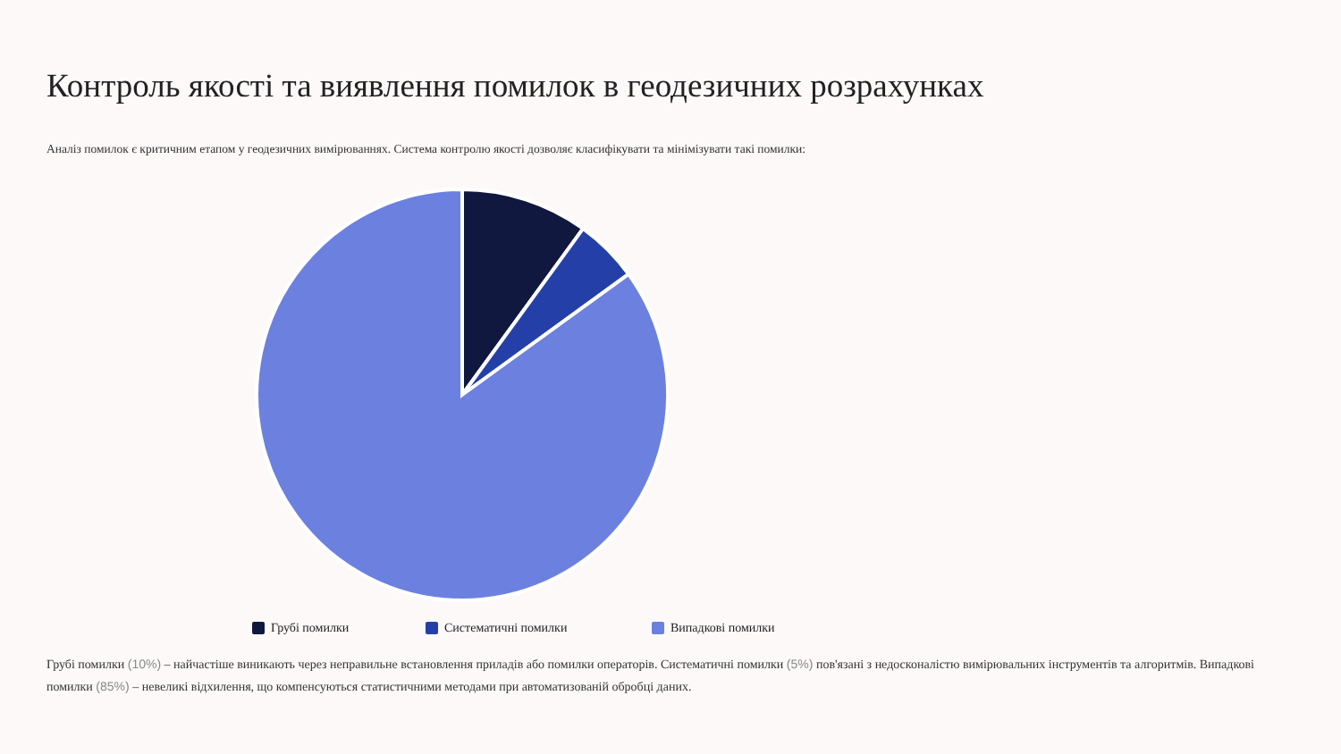Контроль якості та виявлення помилок в геодезичних розрахунках
Аналіз помилок є критичним етапом у геодезичних вимірюваннях. Система контролю якості дозволяє класифікувати та мінімізувати такі помилки:
Грубі помилки Систематичні помилки Випадкові помилки
Грубі помилки (10%) – найчастіше виникають через неправильне встановлення приладів або помилки операторів. Систематичні помилки (5%) пов'язані з недосконалістю вимірювальних інструментів та алгоритмів. Випадкові помилки (85%) – невеликі відхилення, що компенсуються статистичними методами при автоматизованій обробці даних.